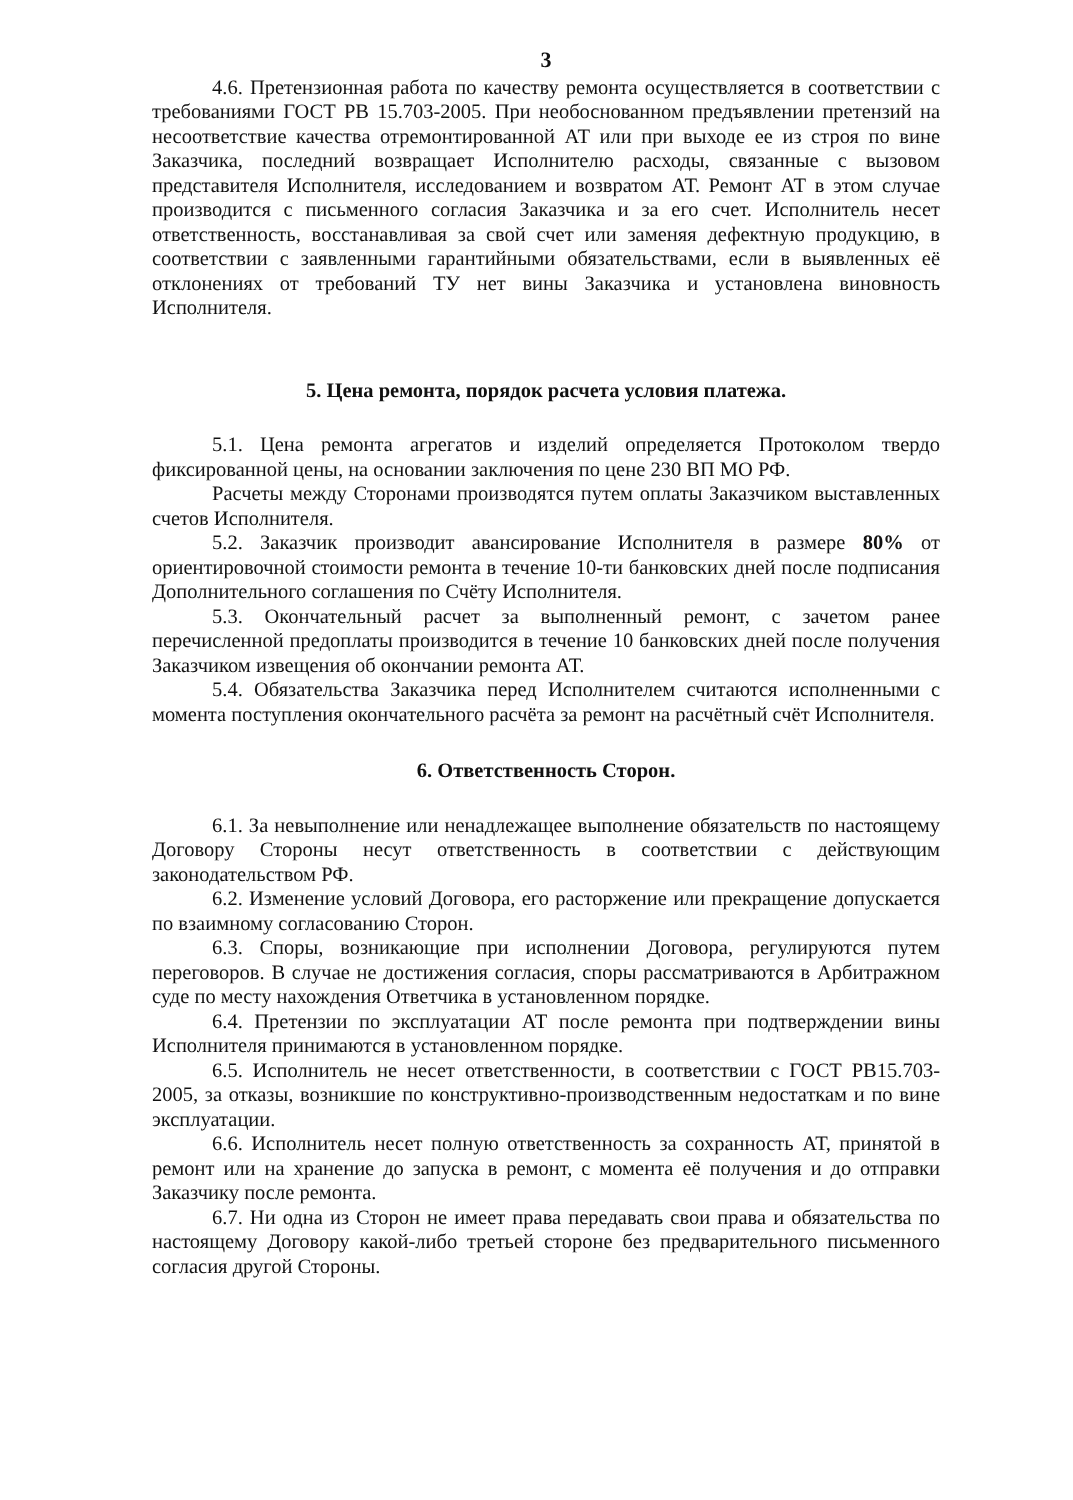3
4.6. Претензионная работа по качеству ремонта осуществляется в соответствии с требованиями ГОСТ РВ 15.703-2005. При необоснованном предъявлении претензий на несоответствие качества отремонтированной АТ или при выходе ее из строя по вине Заказчика, последний возвращает Исполнителю расходы, связанные с вызовом представителя Исполнителя, исследованием и возвратом АТ. Ремонт АТ в этом случае производится с письменного согласия Заказчика и за его счет. Исполнитель несет ответственность, восстанавливая за свой счет или заменяя дефектную продукцию, в соответствии с заявленными гарантийными обязательствами, если в выявленных её отклонениях от требований ТУ нет вины Заказчика и установлена виновность Исполнителя.
5. Цена ремонта, порядок расчета условия платежа.
5.1. Цена ремонта агрегатов и изделий определяется Протоколом твердо фиксированной цены, на основании заключения по цене 230 ВП МО РФ.
Расчеты между Сторонами производятся путем оплаты Заказчиком выставленных счетов Исполнителя.
5.2. Заказчик производит авансирование Исполнителя в размере 80% от ориентировочной стоимости ремонта в течение 10-ти банковских дней после подписания Дополнительного соглашения по Счёту Исполнителя.
5.3. Окончательный расчет за выполненный ремонт, с зачетом ранее перечисленной предоплаты производится в течение 10 банковских дней после получения Заказчиком извещения об окончании ремонта АТ.
5.4. Обязательства Заказчика перед Исполнителем считаются исполненными с момента поступления окончательного расчёта за ремонт на расчётный счёт Исполнителя.
6. Ответственность Сторон.
6.1. За невыполнение или ненадлежащее выполнение обязательств по настоящему Договору Стороны несут ответственность в соответствии с действующим законодательством РФ.
6.2. Изменение условий Договора, его расторжение или прекращение допускается по взаимному согласованию Сторон.
6.3. Споры, возникающие при исполнении Договора, регулируются путем переговоров. В случае не достижения согласия, споры рассматриваются в Арбитражном суде по месту нахождения Ответчика в установленном порядке.
6.4. Претензии по эксплуатации АТ после ремонта при подтверждении вины Исполнителя принимаются в установленном порядке.
6.5. Исполнитель не несет ответственности, в соответствии с ГОСТ РВ15.703-2005, за отказы, возникшие по конструктивно-производственным недостаткам и по вине эксплуатации.
6.6. Исполнитель несет полную ответственность за сохранность АТ, принятой в ремонт или на хранение до запуска в ремонт, с момента её получения и до отправки Заказчику после ремонта.
6.7. Ни одна из Сторон не имеет права передавать свои права и обязательства по настоящему Договору какой-либо третьей стороне без предварительного письменного согласия другой Стороны.